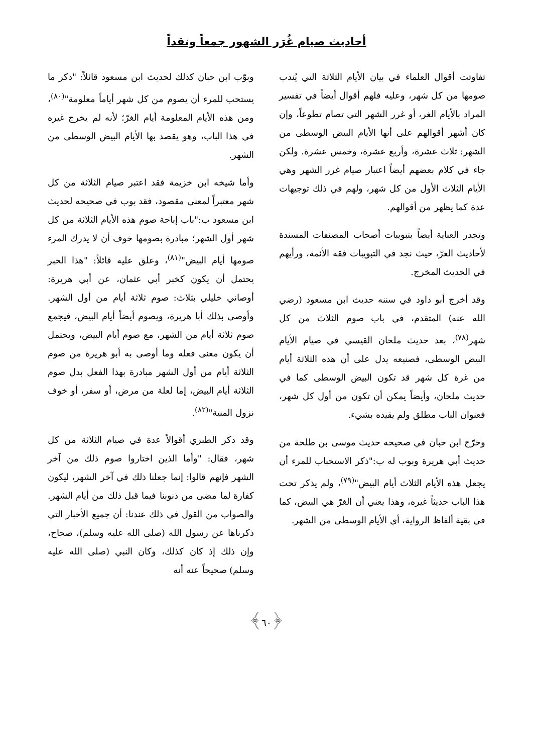أحاديث صيام غُرَر الشهور جمعاً ونقداً
تفاوتت أقوال العلماء في بيان الأيام الثلاثة التي يُندب صومها من كل شهر، وعليه فلهم أقوال أيضاً في تفسير المراد بالأيام الغر، أو غرر الشهر التي تصام تطوعاً، وإن كان أشهر أقوالهم على أنها الأيام البيض الوسطى من الشهر: ثلاث عشرة، وأربع عشرة، وخمس عشرة. ولكن جاء في كلام بعضهم أيضاً اعتبار صيام غرر الشهر وهي الأيام الثلاث الأول من كل شهر، ولهم في ذلك توجيهات عدة كما يظهر من أقوالهم.
وتجدر العناية أيضاً بتبويبات أصحاب المصنفات المسندة لأحاديث الغرّ، حيث نجد في التبويبات فقه الأئمة، ورأيهم في الحديث المخرج.
وقد أخرج أبو داود في سننه حديث ابن مسعود (رضي الله عنه) المتقدم، في باب صوم الثلاث من كل شهر<sup>(٧٨)</sup>، بعد حديث ملحان القيسي في صيام الأيام البيض الوسطى، فصنيعه يدل على أن هذه الثلاثة أيام من غرة كل شهر قد تكون البيض الوسطى كما في حديث ملحان، وأيضاً يمكن أن تكون من أول كل شهر، فعنوان الباب مطلق ولم يقيده بشيء.
وخرّج ابن حبان في صحيحه حديث موسى بن طلحة من حديث أبي هريرة وبوب له ب:"ذكر الاستحباب للمرء أن يجعل هذه الأيام الثلاث أيام البيض"<sup>(٧٩)</sup>، ولم يذكر تحت هذا الباب حديثاً غيره، وهذا يعني أن الغرّ هي البيض، كما في بقية ألفاظ الرواية، أي الأيام الوسطى من الشهر.
وبوّب ابن حبان كذلك لحديث ابن مسعود قائلاً: "ذكر ما يستحب للمرء أن يصوم من كل شهر أياماً معلومة"<sup>(٨٠)</sup>، ومن هذه الأيام المعلومة أيام الغرّ؛ لأنه لم يخرج غيره في هذا الباب، وهو يقصد بها الأيام البيض الوسطى من الشهر.
وأما شيخه ابن خزيمة فقد اعتبر صيام الثلاثة من كل شهر معتبراً لمعنى مقصود، فقد بوب في صحيحه لحديث ابن مسعود ب:"باب إباحة صوم هذه الأيام الثلاثة من كل شهر أول الشهر؛ مبادرة بصومها خوف أن لا يدرك المرء صومها أيام البيض"<sup>(٨١)</sup>، وعلق عليه قائلاً: "هذا الخبر يحتمل أن يكون كخبر أبي عثمان، عن أبي هريرة: أوصاني خليلي بثلاث: صوم ثلاثة أيام من أول الشهر. وأوصى بذلك أبا هريرة، ويصوم أيضاً أيام البيض، فيجمع صوم ثلاثة أيام من الشهر، مع صوم أيام البيض، ويحتمل أن يكون معنى فعله وما أوصى به أبو هريرة من صوم الثلاثة أيام من أول الشهر مبادرة بهذا الفعل بدل صوم الثلاثة أيام البيض، إما لعلة من مرض، أو سفر، أو خوف نزول المنية"<sup>(٨٢)</sup>.
وقد ذكر الطبري أقوالاً عدة في صيام الثلاثة من كل شهر، فقال: "وأما الذين اختاروا صوم ذلك من آخر الشهر فإنهم قالوا: إنما جعلنا ذلك في آخر الشهر، ليكون كفارة لما مضى من ذنوبنا فيما قبل ذلك من أيام الشهر. والصواب من القول في ذلك عندنا: أن جميع الأخبار التي ذكرناها عن رسول الله (صلى الله عليه وسلم)، صحاح، وإن ذلك إذ كان كذلك، وكان النبي (صلى الله عليه وسلم) صحيحاً عنه أنه
﴿٦٠﴾